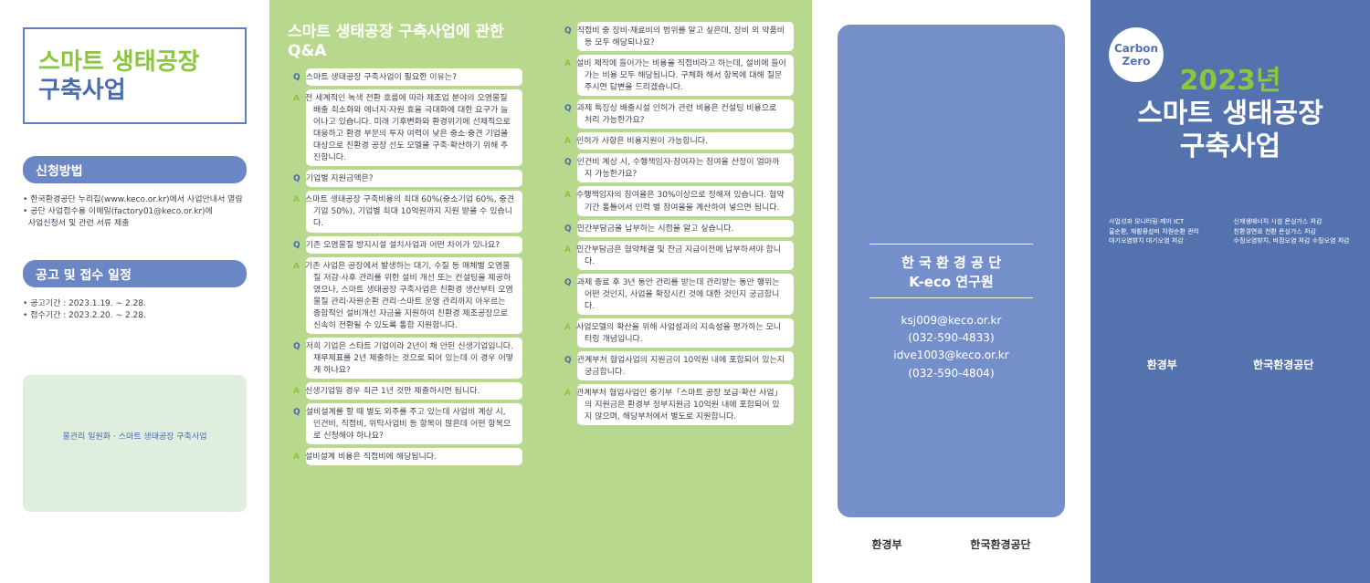스마트 생태공장
구축사업
신청방법
• 한국환경공단 누리집(www.keco.or.kr)에서 사업안내서 열람
• 공단 사업접수용 이메일(factory01@keco.or.kr)에
사업신청서 및 관련 서류 제출
공고 및 접수 일정
• 공고기간 : 2023.1.19. ~ 2.28.
• 접수기간 : 2023.2.20. ~ 2.28.
물관리 일원화 · 스마트 생태공장 구축사업
스마트 생태공장 구축사업에 관한 Q&A
Q스마트 생태공장 구축사업이 필요한 이유는?
A전 세계적인 녹색 전환 흐름에 따라 제조업 분야의 오염물질 배출 최소화와 에너지·자원 효율 극대화에 대한 요구가 늘어나고 있습니다. 미래 기후변화와 환경위기에 선제적으로 대응하고 환경 부문의 투자 여력이 낮은 중소·중견 기업을 대상으로 친환경 공장 선도 모델을 구축·확산하기 위해 추진합니다.
Q기업별 지원금액은?
A스마트 생태공장 구축비용의 최대 60%(중소기업 60%, 중견기업 50%), 기업별 최대 10억원까지 지원 받을 수 있습니다.
Q기존 오염물질 방지시설 설치사업과 어떤 차이가 있나요?
A기존 사업은 공장에서 발생하는 대기, 수질 등 매체별 오염물질 저감·사후 관리를 위한 설비 개선 또는 컨설팅을 제공하였으나, 스마트 생태공장 구축사업은 친환경 생산부터 오염물질 관리·자원순환 관리·스마트 운영 관리까지 아우르는 종합적인 설비개선 자금을 지원하여 친환경 제조공장으로 신속히 전환될 수 있도록 통합 지원합니다.
Q저희 기업은 스타트 기업이라 2년이 채 안된 신생기업입니다. 재무제표를 2년 제출하는 것으로 되어 있는데 이 경우 어떻게 하나요?
A신생기업일 경우 최근 1년 것만 제출하시면 됩니다.
Q설비설계를 할 때 별도 외주를 주고 있는데 사업비 계상 시, 인건비, 직접비, 위탁사업비 등 항목이 많은데 어떤 항목으로 신청해야 하나요?
A설비설계 비용은 직접비에 해당됩니다.
Q직접비 중 장비·재료비의 범위를 알고 싶은데, 장비 외 약품비 등 모두 해당되나요?
A설비 제작에 들어가는 비용을 직접비라고 하는데, 설비에 들어가는 비용 모두 해당됩니다. 구체화 해서 항목에 대해 질문주시면 답변을 드리겠습니다.
Q과제 특징상 배출시설 인허가 관련 비용은 컨설팅 비용으로 처리 가능한가요?
A인허가 사항은 비용지원이 가능합니다.
Q인건비 계상 시, 수행책임자·참여자는 참여율 산정이 얼마까지 가능한가요?
A수행책임자의 참여율은 30%이상으로 정해져 있습니다. 협약기간 통틀어서 인력 별 참여율을 계산하여 넣으면 됩니다.
Q민간부담금을 납부하는 시점을 알고 싶습니다.
A민간부담금은 협약체결 및 잔금 지급이전에 납부하셔야 합니다.
Q과제 종료 후 3년 동안 관리를 받는데 관리받는 동안 행위는 어떤 것인지, 사업을 확장시킨 것에 대한 것인지 궁금합니다.
A사업모델의 확산을 위해 사업성과의 지속성을 평가하는 모니터링 개념입니다.
Q관계부처 협업사업의 지원금이 10억원 내에 포함되어 있는지 궁금합니다.
A관계부처 협업사업인 중기부「스마트 공장 보급·확산 사업」의 지원금은 환경부 정부지원금 10억원 내에 포함되어 있지 않으며, 해당부처에서 별도로 지원합니다.
한 국 환 경 공 단
K-eco 연구원
ksj009@keco.or.kr
(032-590-4833)
idve1003@keco.or.kr
(032-590-4804)
환경부 한국환경공단
Carbon
Zero
2023년
스마트 생태공장
구축사업
사업성과 모니터링·제어 ICT
물순환, 재활용설비 자원순환 관리
대기오염방지 대기오염 저감
신재생에너지 시설 온실가스 저감
친환경연료 전환 온실가스 저감
수질오염방지, 비점오염 저감 수질오염 저감
환경부 한국환경공단